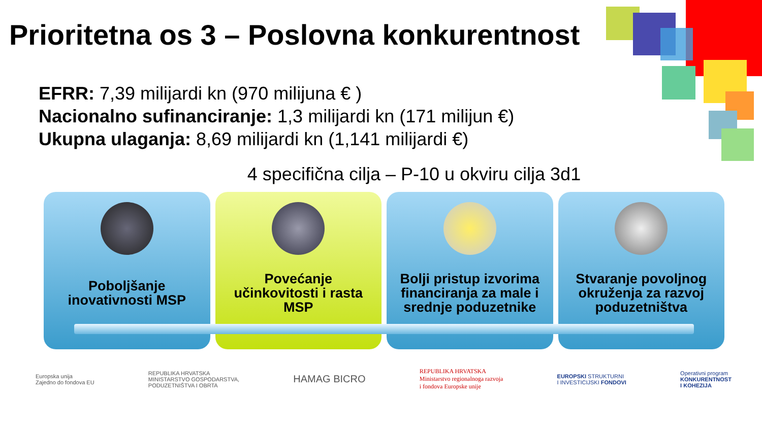Prioritetna os 3 – Poslovna konkurentnost
EFRR: 7,39 milijardi kn (970 milijuna € )
Nacionalno sufinanciranje: 1,3 milijardi kn (171 milijun €)
Ukupna ulaganja: 8,69 milijardi kn (1,141 milijardi €)
4 specifična cilja – P-10 u okviru cilja 3d1
Poboljšanje inovativnosti MSP Povećanje učinkovitosti i rasta MSP
Bolji pristup izvorima financiranja za male i srednje poduzetnike
Stvaranje povoljnog okruženja za razvoj poduzetništva
Europska unija
Zajedno do fondova EU
REPUBLIKA HRVATSKA
MINISTARSTVO GOSPODARSTVA,
PODUZETNIŠTVA I OBRTA
HAMAG BICRO
REPUBLIKA HRVATSKA
Ministarstvo regionalnoga razvoja
i fondova Europske unije
EUROPSKI STRUKTURNI
I INVESTICIJSKI FONDOVI
Operativni program
KONKURENTNOST
I KOHEZIJA